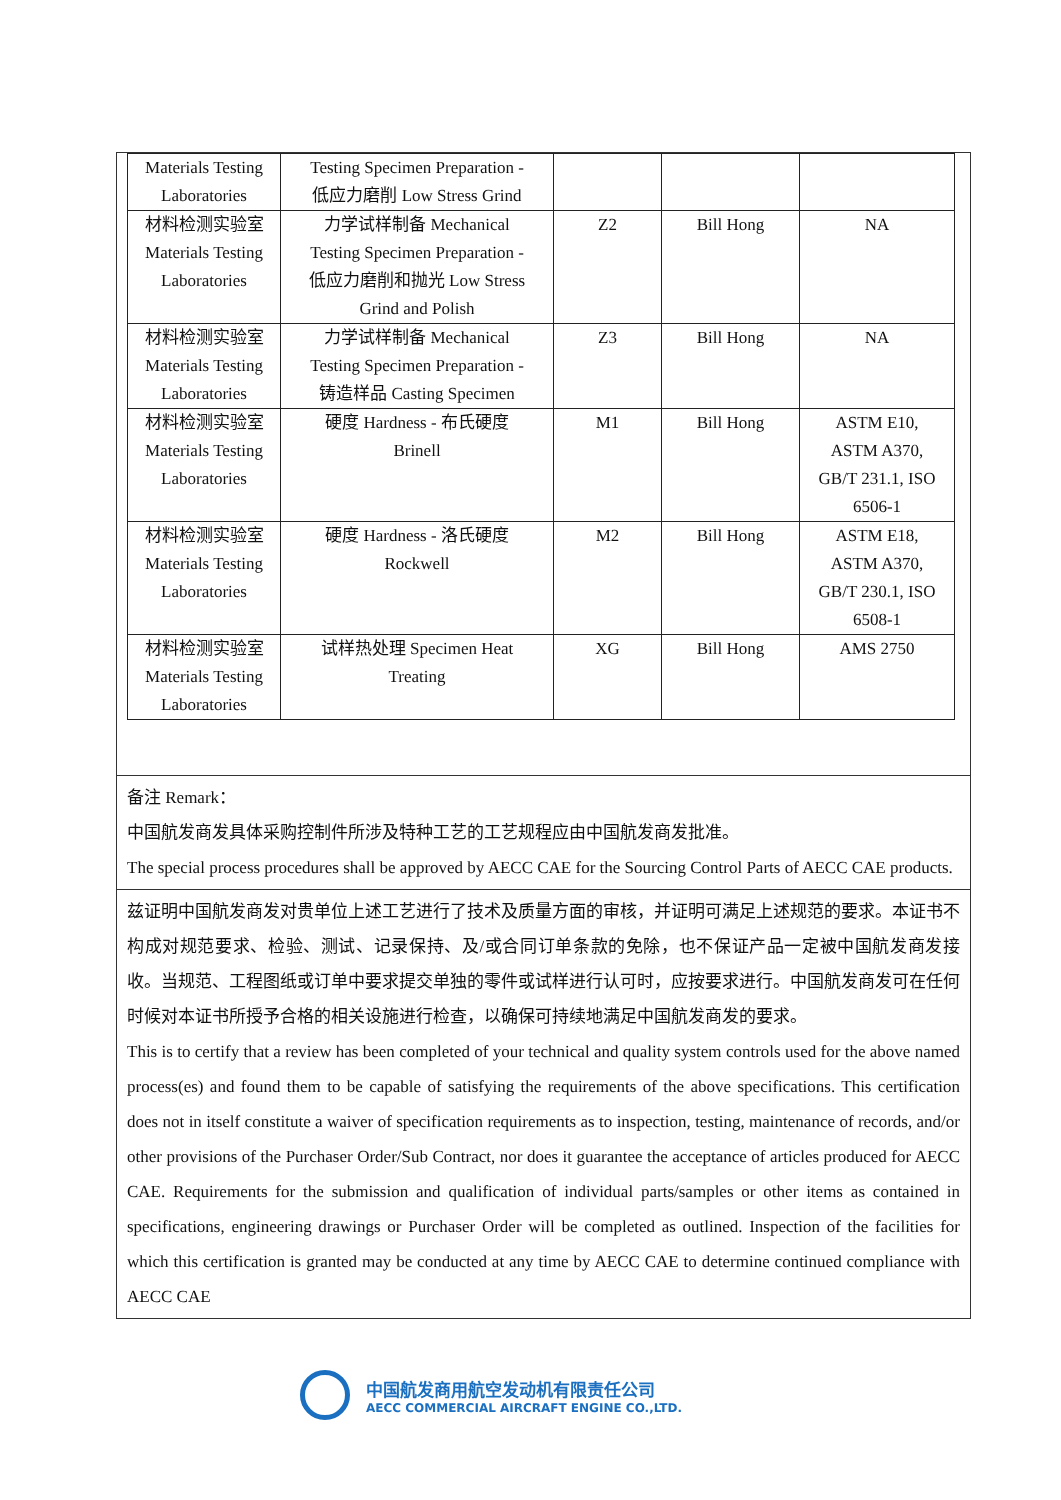| Materials Testing Laboratories | Testing Specimen Preparation - 低应力磨削 Low Stress Grind | | | |
| 材料检测实验室 Materials Testing Laboratories | 力学试样制备 Mechanical Testing Specimen Preparation - 低应力磨削和抛光 Low Stress Grind and Polish | Z2 | Bill Hong | NA |
| 材料检测实验室 Materials Testing Laboratories | 力学试样制备 Mechanical Testing Specimen Preparation - 铸造样品 Casting Specimen | Z3 | Bill Hong | NA |
| 材料检测实验室 Materials Testing Laboratories | 硬度 Hardness - 布氏硬度 Brinell | M1 | Bill Hong | ASTM E10, ASTM A370, GB/T 231.1, ISO 6506-1 |
| 材料检测实验室 Materials Testing Laboratories | 硬度 Hardness - 洛氏硬度 Rockwell | M2 | Bill Hong | ASTM E18, ASTM A370, GB/T 230.1, ISO 6508-1 |
| 材料检测实验室 Materials Testing Laboratories | 试样热处理 Specimen Heat Treating | XG | Bill Hong | AMS 2750 |
备注 Remark：
中国航发商发具体采购控制件所涉及特种工艺的工艺规程应由中国航发商发批准。
The special process procedures shall be approved by AECC CAE for the Sourcing Control Parts of AECC CAE products.
兹证明中国航发商发对贵单位上述工艺进行了技术及质量方面的审核，并证明可满足上述规范的要求。本证书不构成对规范要求、检验、测试、记录保持、及/或合同订单条款的免除，也不保证产品一定被中国航发商发接收。当规范、工程图纸或订单中要求提交单独的零件或试样进行认可时，应按要求进行。中国航发商发可在任何时候对本证书所授予合格的相关设施进行检查，以确保可持续地满足中国航发商发的要求。
This is to certify that a review has been completed of your technical and quality system controls used for the above named process(es) and found them to be capable of satisfying the requirements of the above specifications. This certification does not in itself constitute a waiver of specification requirements as to inspection, testing, maintenance of records, and/or other provisions of the Purchaser Order/Sub Contract, nor does it guarantee the acceptance of articles produced for AECC CAE. Requirements for the submission and qualification of individual parts/samples or other items as contained in specifications, engineering drawings or Purchaser Order will be completed as outlined. Inspection of the facilities for which this certification is granted may be conducted at any time by AECC CAE to determine continued compliance with AECC CAE
中国航发商用航空发动机有限责任公司
AECC COMMERCIAL AIRCRAFT ENGINE CO.,LTD.